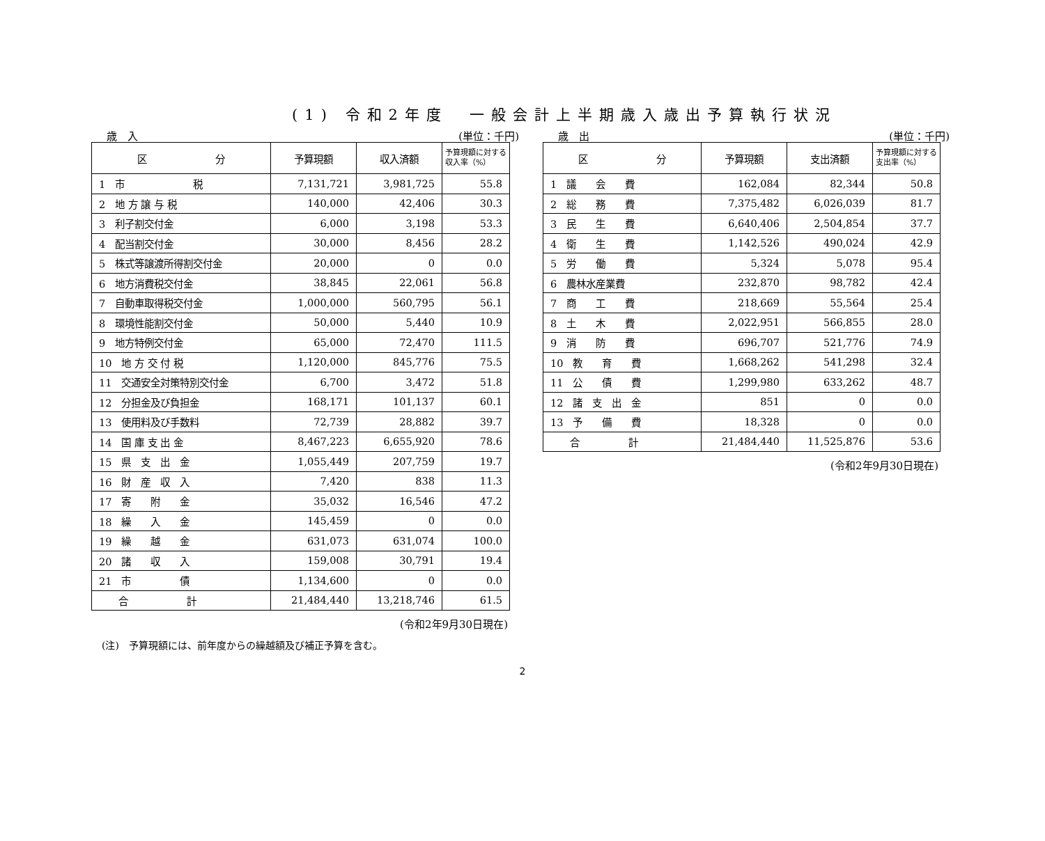(1) 令和2年度　一般会計上半期歳入歳出予算執行状況
歳　入 (単位：千円)
| 区 分 | 予算現額 | 収入済額 | 予算現額に対する収入率（%） |
| --- | --- | --- | --- |
| 1 市 税 | 7,131,721 | 3,981,725 | 55.8 |
| 2 地 方 譲 与 税 | 140,000 | 42,406 | 30.3 |
| 3 利子割交付金 | 6,000 | 3,198 | 53.3 |
| 4 配当割交付金 | 30,000 | 8,456 | 28.2 |
| 5 株式等譲渡所得割交付金 | 20,000 | 0 | 0.0 |
| 6 地方消費税交付金 | 38,845 | 22,061 | 56.8 |
| 7 自動車取得税交付金 | 1,000,000 | 560,795 | 56.1 |
| 8 環境性能割交付金 | 50,000 | 5,440 | 10.9 |
| 9 地方特例交付金 | 65,000 | 72,470 | 111.5 |
| 10 地 方 交 付 税 | 1,120,000 | 845,776 | 75.5 |
| 11 交通安全対策特別交付金 | 6,700 | 3,472 | 51.8 |
| 12 分担金及び負担金 | 168,171 | 101,137 | 60.1 |
| 13 使用料及び手数料 | 72,739 | 28,882 | 39.7 |
| 14 国 庫 支 出 金 | 8,467,223 | 6,655,920 | 78.6 |
| 15 県 支 出 金 | 1,055,449 | 207,759 | 19.7 |
| 16 財 産 収 入 | 7,420 | 838 | 11.3 |
| 17 寄 附 金 | 35,032 | 16,546 | 47.2 |
| 18 繰 入 金 | 145,459 | 0 | 0.0 |
| 19 繰 越 金 | 631,073 | 631,074 | 100.0 |
| 20 諸 収 入 | 159,008 | 30,791 | 19.4 |
| 21 市 債 | 1,134,600 | 0 | 0.0 |
| 合 計 | 21,484,440 | 13,218,746 | 61.5 |
(令和2年9月30日現在)
歳　出 (単位：千円)
| 区 分 | 予算現額 | 支出済額 | 予算現額に対する支出率（%） |
| --- | --- | --- | --- |
| 1 議 会 費 | 162,084 | 82,344 | 50.8 |
| 2 総 務 費 | 7,375,482 | 6,026,039 | 81.7 |
| 3 民 生 費 | 6,640,406 | 2,504,854 | 37.7 |
| 4 衛 生 費 | 1,142,526 | 490,024 | 42.9 |
| 5 労 働 費 | 5,324 | 5,078 | 95.4 |
| 6 農林水産業費 | 232,870 | 98,782 | 42.4 |
| 7 商 工 費 | 218,669 | 55,564 | 25.4 |
| 8 土 木 費 | 2,022,951 | 566,855 | 28.0 |
| 9 消 防 費 | 696,707 | 521,776 | 74.9 |
| 10 教 育 費 | 1,668,262 | 541,298 | 32.4 |
| 11 公 債 費 | 1,299,980 | 633,262 | 48.7 |
| 12 諸 支 出 金 | 851 | 0 | 0.0 |
| 13 予 備 費 | 18,328 | 0 | 0.0 |
| 合 計 | 21,484,440 | 11,525,876 | 53.6 |
(令和2年9月30日現在)
(注)　予算現額には、前年度からの繰越額及び補正予算を含む。
2